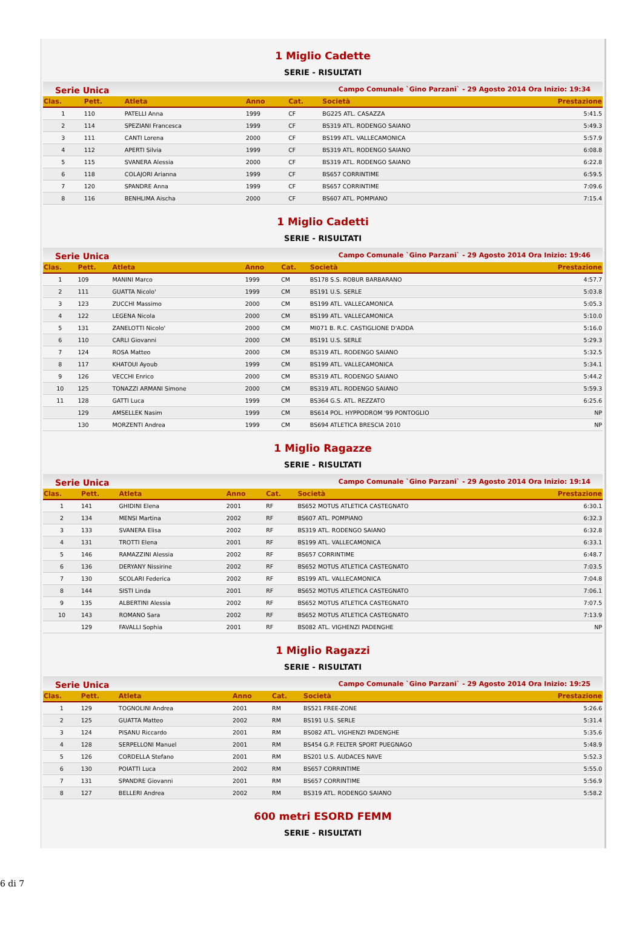1 Miglio Cadette
SERIE - RISULTATI
Serie Unica Campo Comunale `Gino Parzani` - 29 Agosto 2014 Ora Inizio: 19:34
| Clas. | Pett. | Atleta | Anno | Cat. | Società | Prestazione |
| --- | --- | --- | --- | --- | --- | --- |
| 1 | 110 | PATELLI Anna | 1999 | CF | BG225 ATL. CASAZZA | 5:41.5 |
| 2 | 114 | SPEZIANI Francesca | 1999 | CF | BS319 ATL. RODENGO SAIANO | 5:49.3 |
| 3 | 111 | CANTI Lorena | 2000 | CF | BS199 ATL. VALLECAMONICA | 5:57.9 |
| 4 | 112 | APERTI Silvia | 1999 | CF | BS319 ATL. RODENGO SAIANO | 6:08.8 |
| 5 | 115 | SVANERA Alessia | 2000 | CF | BS319 ATL. RODENGO SAIANO | 6:22.8 |
| 6 | 118 | COLAJORI Arianna | 1999 | CF | BS657 CORRINTIME | 6:59.5 |
| 7 | 120 | SPANDRE Anna | 1999 | CF | BS657 CORRINTIME | 7:09.6 |
| 8 | 116 | BENHLIMA Aischa | 2000 | CF | BS607 ATL. POMPIANO | 7:15.4 |
1 Miglio Cadetti
SERIE - RISULTATI
Serie Unica Campo Comunale `Gino Parzani` - 29 Agosto 2014 Ora Inizio: 19:46
| Clas. | Pett. | Atleta | Anno | Cat. | Società | Prestazione |
| --- | --- | --- | --- | --- | --- | --- |
| 1 | 109 | MANINI Marco | 1999 | CM | BS178 S.S. ROBUR BARBARANO | 4:57.7 |
| 2 | 111 | GUATTA Nicolo' | 1999 | CM | BS191 U.S. SERLE | 5:03.8 |
| 3 | 123 | ZUCCHI Massimo | 2000 | CM | BS199 ATL. VALLECAMONICA | 5:05.3 |
| 4 | 122 | LEGENA Nicola | 2000 | CM | BS199 ATL. VALLECAMONICA | 5:10.0 |
| 5 | 131 | ZANELOTTI Nicolo' | 2000 | CM | MI071 B. R.C. CASTIGLIONE D'ADDA | 5:16.0 |
| 6 | 110 | CARLI Giovanni | 2000 | CM | BS191 U.S. SERLE | 5:29.3 |
| 7 | 124 | ROSA Matteo | 2000 | CM | BS319 ATL. RODENGO SAIANO | 5:32.5 |
| 8 | 117 | KHATOUI Ayoub | 1999 | CM | BS199 ATL. VALLECAMONICA | 5:34.1 |
| 9 | 126 | VECCHI Enrico | 2000 | CM | BS319 ATL. RODENGO SAIANO | 5:44.2 |
| 10 | 125 | TONAZZI ARMANI Simone | 2000 | CM | BS319 ATL. RODENGO SAIANO | 5:59.3 |
| 11 | 128 | GATTI Luca | 1999 | CM | BS364 G.S. ATL. REZZATO | 6:25.6 |
| | 129 | AMSELLEK Nasim | 1999 | CM | BS614 POL. HYPPODROM '99 PONTOGLIO | NP |
| | 130 | MORZENTI Andrea | 1999 | CM | BS694 ATLETICA BRESCIA 2010 | NP |
1 Miglio Ragazze
SERIE - RISULTATI
Serie Unica Campo Comunale `Gino Parzani` - 29 Agosto 2014 Ora Inizio: 19:14
| Clas. | Pett. | Atleta | Anno | Cat. | Società | Prestazione |
| --- | --- | --- | --- | --- | --- | --- |
| 1 | 141 | GHIDINI Elena | 2001 | RF | BS652 MOTUS ATLETICA CASTEGNATO | 6:30.1 |
| 2 | 134 | MENSI Martina | 2002 | RF | BS607 ATL. POMPIANO | 6:32.3 |
| 3 | 133 | SVANERA Elisa | 2002 | RF | BS319 ATL. RODENGO SAIANO | 6:32.8 |
| 4 | 131 | TROTTI Elena | 2001 | RF | BS199 ATL. VALLECAMONICA | 6:33.1 |
| 5 | 146 | RAMAZZINI Alessia | 2002 | RF | BS657 CORRINTIME | 6:48.7 |
| 6 | 136 | DERYANY Nissirine | 2002 | RF | BS652 MOTUS ATLETICA CASTEGNATO | 7:03.5 |
| 7 | 130 | SCOLARI Federica | 2002 | RF | BS199 ATL. VALLECAMONICA | 7:04.8 |
| 8 | 144 | SISTI Linda | 2001 | RF | BS652 MOTUS ATLETICA CASTEGNATO | 7:06.1 |
| 9 | 135 | ALBERTINI Alessia | 2002 | RF | BS652 MOTUS ATLETICA CASTEGNATO | 7:07.5 |
| 10 | 143 | ROMANO Sara | 2002 | RF | BS652 MOTUS ATLETICA CASTEGNATO | 7:13.9 |
| | 129 | FAVALLI Sophia | 2001 | RF | BS082 ATL. VIGHENZI PADENGHE | NP |
1 Miglio Ragazzi
SERIE - RISULTATI
Serie Unica Campo Comunale `Gino Parzani` - 29 Agosto 2014 Ora Inizio: 19:25
| Clas. | Pett. | Atleta | Anno | Cat. | Società | Prestazione |
| --- | --- | --- | --- | --- | --- | --- |
| 1 | 129 | TOGNOLINI Andrea | 2001 | RM | BS521 FREE-ZONE | 5:26.6 |
| 2 | 125 | GUATTA Matteo | 2002 | RM | BS191 U.S. SERLE | 5:31.4 |
| 3 | 124 | PISANU Riccardo | 2001 | RM | BS082 ATL. VIGHENZI PADENGHE | 5:35.6 |
| 4 | 128 | SERPELLONI Manuel | 2001 | RM | BS454 G.P. FELTER SPORT PUEGNAGO | 5:48.9 |
| 5 | 126 | CORDELLA Stefano | 2001 | RM | BS201 U.S. AUDACES NAVE | 5:52.3 |
| 6 | 130 | POIATTI Luca | 2002 | RM | BS657 CORRINTIME | 5:55.0 |
| 7 | 131 | SPANDRE Giovanni | 2001 | RM | BS657 CORRINTIME | 5:56.9 |
| 8 | 127 | BELLERI Andrea | 2002 | RM | BS319 ATL. RODENGO SAIANO | 5:58.2 |
600 metri ESORD FEMM
SERIE - RISULTATI
6 di 7